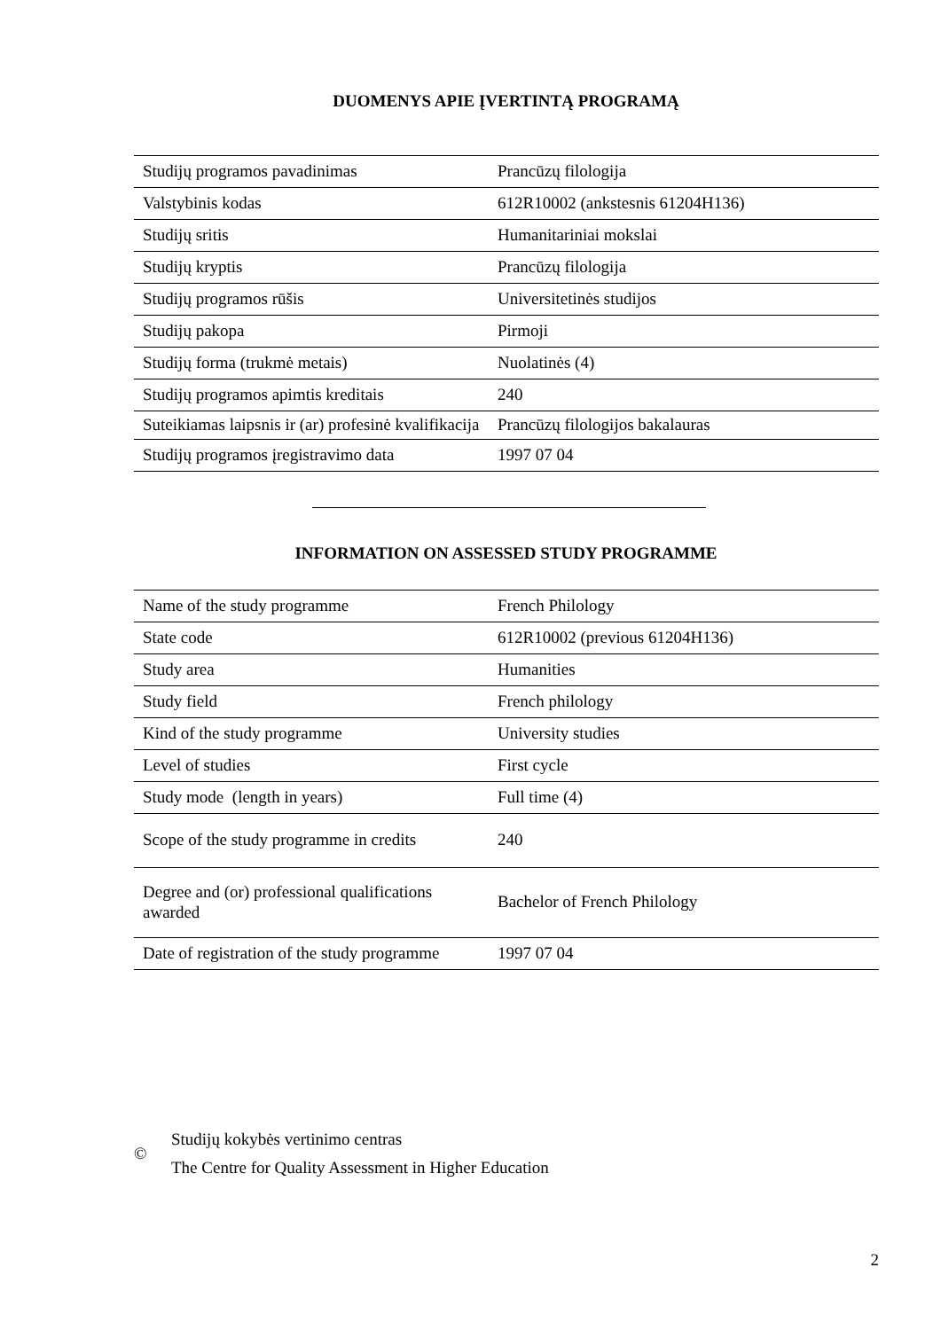DUOMENYS APIE ĮVERTINTĄ PROGRAMĄ
| Studijų programos pavadinimas | Prancūzų filologija |
| Valstybinis kodas | 612R10002 (ankstesnis 61204H136) |
| Studijų sritis | Humanitariniai mokslai |
| Studijų kryptis | Prancūzų filologija |
| Studijų programos rūšis | Universitetinės studijos |
| Studijų pakopa | Pirmoji |
| Studijų forma (trukmė metais) | Nuolatinės (4) |
| Studijų programos apimtis kreditais | 240 |
| Suteikiamas laipsnis ir (ar) profesinė kvalifikacija | Prancūzų filologijos bakalauras |
| Studijų programos įregistravimo data | 1997 07 04 |
INFORMATION ON ASSESSED STUDY PROGRAMME
| Name of the study programme | French Philology |
| State code | 612R10002 (previous 61204H136) |
| Study area | Humanities |
| Study field | French philology |
| Kind of the study programme | University studies |
| Level of studies | First cycle |
| Study mode (length in years) | Full time (4) |
| Scope of the study programme in credits | 240 |
| Degree and (or) professional qualifications awarded | Bachelor of French Philology |
| Date of registration of the study programme | 1997 07 04 |
©
Studijų kokybės vertinimo centras
The Centre for Quality Assessment in Higher Education
2